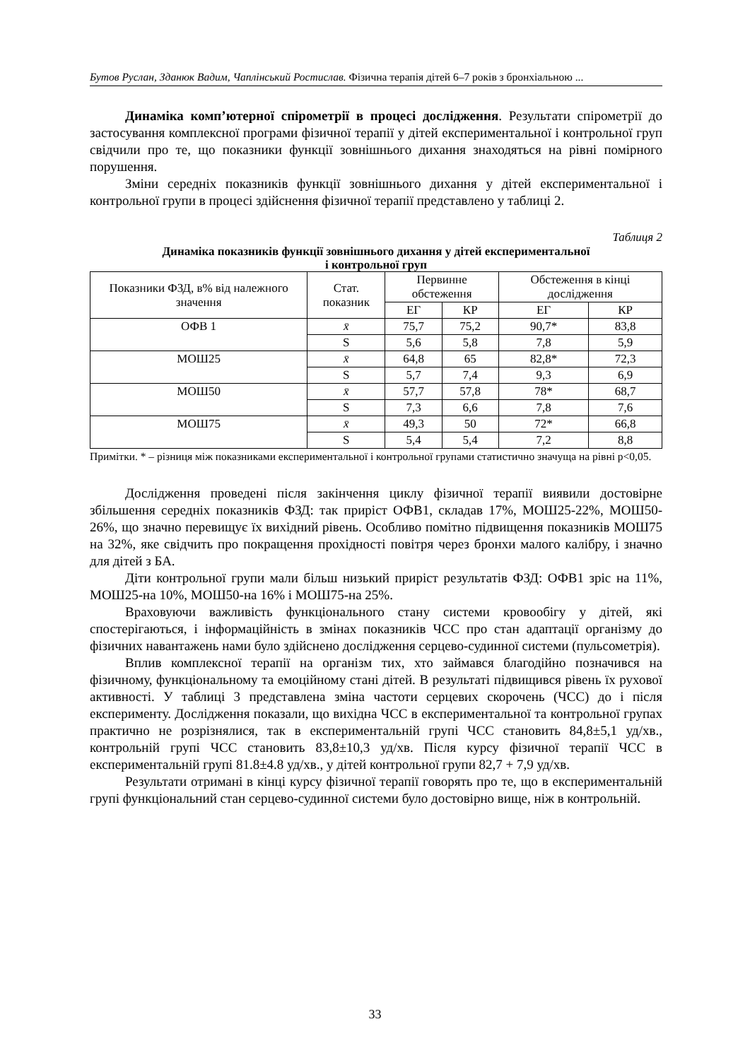Бутов Руслан, Зданюк Вадим, Чаплінський Ростислав. Фізична терапія дітей 6–7 років з бронхіальною ...
Динаміка комп’ютерної спірометрії в процесі дослідження. Результати спірометрії до застосування комплексної програми фізичної терапії у дітей експериментальної і контрольної груп свідчили про те, що показники функції зовнішнього дихання знаходяться на рівні помірного порушення.
Зміни середніх показників функції зовнішнього дихання у дітей експериментальної і контрольної групи в процесі здійснення фізичної терапії представлено у таблиці 2.
Таблиця 2
Динаміка показників функції зовнішнього дихання у дітей експериментальної
і контрольної груп
| Показники ФЗД, в% від належного значення | Стат. показник | Первинне обстеження | | Обстеження в кінці дослідження | |
| --- | --- | --- | --- | --- | --- |
| | | ЕГ | КР | ЕГ | КР |
| ОФВ 1 | x̄ | 75,7 | 75,2 | 90,7* | 83,8 |
| | S | 5,6 | 5,8 | 7,8 | 5,9 |
| МОШ25 | x̄ | 64,8 | 65 | 82,8* | 72,3 |
| | S | 5,7 | 7,4 | 9,3 | 6,9 |
| МОШ50 | x̄ | 57,7 | 57,8 | 78* | 68,7 |
| | S | 7,3 | 6,6 | 7,8 | 7,6 |
| МОШ75 | x̄ | 49,3 | 50 | 72* | 66,8 |
| | S | 5,4 | 5,4 | 7,2 | 8,8 |
Примітки. * – різниця між показниками експериментальної і контрольної групами статистично значуща на рівні p<0,05.
Дослідження проведені після закінчення циклу фізичної терапії виявили достовірне збільшення середніх показників ФЗД: так приріст ОФВ1, складав 17%, МОШ25-22%, МОШ50-26%, що значно перевищує їх вихідний рівень. Особливо помітно підвищення показників МОШ75 на 32%, яке свідчить про покращення прохідності повітря через бронхи малого калібру, і значно для дітей з БА.
Діти контрольної групи мали більш низький приріст результатів ФЗД: ОФВ1 зріс на 11%, МОШ25-на 10%, МОШ50-на 16% і МОШ75-на 25%.
Враховуючи важливість функціонального стану системи кровообігу у дітей, які спостерігаються, і інформаційність в змінах показників ЧСС про стан адаптації організму до фізичних навантажень нами було здійснено дослідження серцево-судинної системи (пульсометрія).
Вплив комплексної терапії на організм тих, хто займався благодійно позначився на фізичному, функціональному та емоційному стані дітей. В результаті підвищився рівень їх рухової активності. У таблиці 3 представлена зміна частоти серцевих скорочень (ЧСС) до і після експерименту. Дослідження показали, що вихідна ЧСС в експериментальної та контрольної групах практично не розрізнялися, так в експериментальній групі ЧСС становить 84,8±5,1 уд/хв., контрольній групі ЧСС становить 83,8±10,3 уд/хв. Після курсу фізичної терапії ЧСС в експериментальній групі 81.8±4.8 уд/хв., у дітей контрольної групи 82,7 + 7,9 уд/хв.
Результати отримані в кінці курсу фізичної терапії говорять про те, що в експериментальній групі функціональний стан серцево-судинної системи було достовірно вище, ніж в контрольній.
33